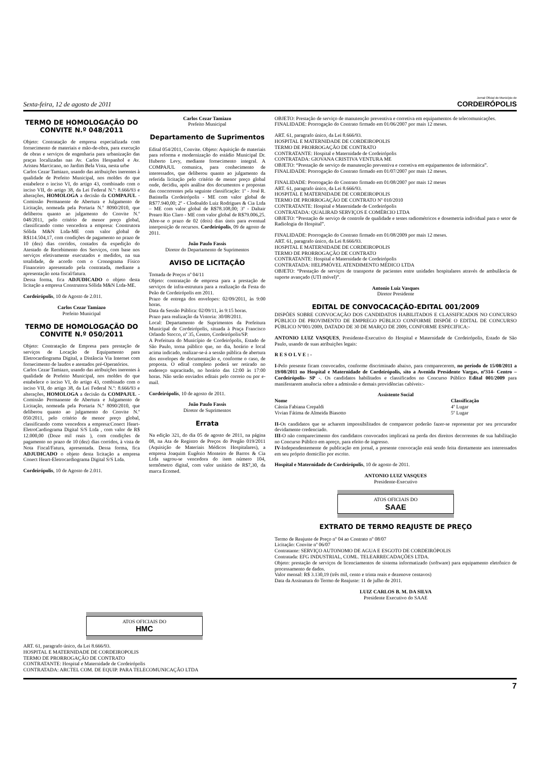Sexta-feira, 12 de agosto de 2011
Jornal Oficial do Município de
CORDEIRÓPOLIS
TERMO DE HOMOLOGAÇÃO DO CONVITE N.º 048/2011
Objeto: Contratação de empresa especializada com fornecimento de materiais e mão-de-obra, para execução de obras e serviços de engenharia para urbanização das praças localizadas nas Av. Carlos Hespanhol e Av. Aristeu Marcicano, no Jardim Bela Vista, nesta urbe
Carlos Cezar Tamiazo, usando das atribuições inerentes à qualidade de Prefeito Municipal, nos moldes do que estabelece o inciso VI, do artigo 43, combinado com o inciso VII, do artigo 38, da Lei Federal N.º: 8.666/93 e alterações, HOMOLOGA a decisão da COMPAJUL - Comissão Permanente de Abertura e Julgamento de Licitação, nomeada pela Portaria N.º 8090/2010, que deliberou quanto ao julgamento do Convite N.º 048/2011, pelo critério de menor preço global, classificando como vencedora a empresa: Construtora Sólida M&N Ltda-ME com valor global de R$114.504,17, com condições de pagamento no prazo de 10 (dez) dias corridos, contados da expedição do Atestado de Recebimento dos Serviços, com base nos serviços efetivamente executados e medidos, na sua totalidade, de acordo com o Cronograma Físico Financeiro apresentado pela contratada, mediante a apresentação nota fiscal/fatura.
Dessa forma, fica ADJUDICADO o objeto desta licitação a empresa Construtora Sólida M&N Ltda-ME.
Cordeirópolis, 10 de Agosto de 2.011.
Carlos Cezar Tamiazo
Prefeito Municipal
TERMO DE HOMOLOGAÇÃO DO CONVITE N.º 050/2011
Objeto: Contratação de Empresa para prestação de serviços de Locação de Equipamento para Eletrocardiograma Digital, a Distância Via Internet com fornecimento de laudos e atestados pré-Operatórios.
Carlos Cezar Tamiazo, usando das atribuições inerentes à qualidade de Prefeito Municipal, nos moldes do que estabelece o inciso VI, do artigo 43, combinado com o inciso VII, do artigo 38, da Lei Federal N.º: 8.666/93 e alterações, HOMOLOGA a decisão da COMPAJUL - Comissão Permanente de Abertura e Julgamento de Licitação, nomeada pela Portaria N.º 8090/2010, que deliberou quanto ao julgamento do Convite N.º 050/2011, pelo critério de menor preço global, classificando como vencedora a empresa:Conect Heart-EletroCardiograma Digital S/S Ltda , com valor de R$ 12.000,00 (Doze mil reais ), com condições de pagamento no prazo de 10 (dez) dias corridos, à vista de Nota Fiscal/Fatura, apresentada. Dessa forma, fica ADJUDICADO o objeto desta licitação a empresa Conect Heart-Eletrocardiograma Digital S/S Ltda.
Cordeirópolis, 10 de Agosto de 2.011.
Carlos Cezar Tamiazo
Prefeito Municipal
Departamento de Suprimentos
Edital 054/2011, Convite. Objeto: Aquisição de materiais para reforma e modernização do estádio Municipal Dr. Huberto Levy, mediante fornecimento integral. A COMPAJUL comunica, para conhecimento de interessados, que deliberou quanto ao julgamento da referida licitação pelo critério de menor preço global onde, decidiu, após análise dos documentos e propostas das concorrentes pela seguinte classificação: 1º - José R. Batistella Cordeirópolis - ME com valor global de R$77.940,00; 2º - Clodoaldo Luiz Rodrigues & Cia Ltda – ME com valor global de R$78.108,00; 3º - Daltair Prearo Rio Claro - ME com valor global de R$79.006,25. Abre-se o prazo de 02 (dois) dias úteis para eventual interposição de recursos. Cordeirópolis, 09 de agosto de 2011.
João Paulo Fassis
Diretor do Departamento de Suprimentos
AVISO DE LICITAÇÃO
Tomada de Preços nº 04/11
Objeto: contratação de empresa para a prestação de serviços de infra-estrutura para a realização da Festa do Peão de Cordeirópolis em 2011.
Prazo de entrega dos envelopes: 02/09/2011, às 9:00 horas.
Data da Sessão Pública: 02/09/11, às 9:15 horas.
Prazo para realização da Vistoria: 30/08/2011.
Local: Departamento de Suprimentos da Prefeitura Municipal de Cordeirópolis, situada à Praça Francisco Orlando Stocco, nº 35, Centro, Cordeirópolis/SP.
A Prefeitura do Município de Cordeirópolis, Estado de São Paulo, torna público que, no dia, horário e local acima indicado, realizar-se-á a sessão pública de abertura dos envelopes de documentação e, conforme o caso, de proposta. O edital completo poderá ser retirado no endereço supracitado, no horário das 12:00 às 17:00 horas. Não serão enviados editais pelo correio ou por e-mail.
Cordeirópolis, 10 de agosto de 2011.
João Paulo Fassis
Diretor de Suprimentos
Errata
Na edição 321, do dia 05 de agosto de 2011, na página 08, na Ata de Registro de Preços do Pregão 019/2011 (Aquisição de Materiais Médicos Hospitalares), a empresa Joaquim Eugênio Monteiro de Barros & Cia Ltda sagrou-se vencedora do item número 104, termômetro digital, com valor unitário de R$7,30, da marca Ecomed.
OBJETO: Prestação de serviço de manutenção preventiva e corretiva em equipamentos de telecomunicações.
FINALIDADE: Prorrogação do Contrato firmado em 01/06/2007 por mais 12 meses.
ART. 61, paragrafo único, da Lei 8.666/93.
HOSPITAL E MATERNIDADE DE CORDEIROPOLIS
TERMO DE PRORROGAÇÃO DE CONTRATO
CONTRATANTE: Hospital e Maternidade de Cordeirópolis
CONTRATADA: GIOVANA CRISTIVA VENTURA ME
OBJETO: “Prestação de serviço de manutenção preventiva e corretiva em equipamentos de informática”.
FINALIDADE: Prorrogação do Contrato firmado em 01/07/2007 por mais 12 meses.
FINALIDADE: Prorrogação do Contrato firmado em 01/08/2007 por mais 12 meses
ART. 61, paragrafo único, da Lei 8.666/93.
HOSPITAL E MATERNIDADE DE CORDEIROPOLIS
TERMO DE PRORROGAÇÃO DE CONTRATO Nº 010/2010
CONTRATANTE: Hospital e Maternidade de Cordeirópolis
CONTRATADA: QUALIRAD SERVIÇOS E COMÉRCIO LTDA
OBJETO: “Prestação de serviço de controle de qualidade e testes radiométricos e dosemetria individual para o setor de Radiologia do Hospital”.
FINALIDADE: Prorrogação do Contrato firmado em 01/08/2009 por mais 12 meses.
ART. 61, paragrafo único, da Lei 8.666/93.
HOSPITAL E MATERNIDADE DE CORDEIROPOLIS
TERMO DE PRORROGAÇÃO DE CONTRATO
CONTRATANTE: Hospital e Maternidade de Cordeirópolis
CONTRATADA: HELPMÓVEL ATENDIMENTO MÉDICO LTDA
OBJETO: “Prestação de serviços de transporte de pacientes entre unidades hospitalares através de ambulância de suporte avançado (UTI móvel)”.
Antonio Luiz Vasques
Diretor Presidente
EDITAL DE CONVOCACAÇÃO-EDITAL 001/2009
DISPÕES SOBRE CONVOCAÇÃO DOS CANDIDATOS HABILITADOS E CLASSIFICADOS NO CONCURSO PÚBLICO DE PROVIMENTO DE EMPREGO PÚBLICO CONFORME DISPÕE O EDITAL DE CONCURSO PÚBLICO Nº001/2009, DATADO DE 30 DE MARÇO DE 2009, CONFORME ESPECIFICA:-
ANTONIO LUIZ VASQUES, Presidente-Executivo do Hospital e Maternidade de Cordeirópolis, Estado de São Paulo, usando de suas atribuições legais:
R E S O L V E : -
I-Pelo presente ficam convocados, conforme discriminado abaixo, para comparecerem, no período de 15/08/2011 a 19/08/2011 no Hospital e Maternidade de Cordeirópolis, sito a Avenida Presidente Vargas, nº314- Centro – Cordeirópolis- SP -. Os candidatos habilitados e classificados no Concurso Público Edital 001/2009 para manifestarem anuência sobre a admissão e demais providências cabíveis:-
| Assistente Social | |
| --- | --- |
| Nome | Classificação |
| Cássia Fabiana Crepaldi | 4º Lugar |
| Vivian Fátima de Almeida Biasotto | 5º Lugar |
II-Os candidatos que se acharem impossibilitados de comparecer poderão fazer-se representar por seu procurador devidamente credenciado.
III-O não comparecimento dos candidatos convocados implicará na perda dos direitos decorrentes de sua habilitação no Concurso Público em apreço, para efeito de ingresso.
IV-Independentemente de publicação em jornal, a presente convocação está sendo feita diretamente aos interessados em seu próprio domicílio por escrito.
Hospital e Maternidade de Cordeirópolis, 10 de agosto de 2011.
ANTONIO LUIZ VASQUES
Presidente-Executivo
ATOS OFICIAIS DO
SAAE
EXTRATO DE TERMO REAJUSTE DE PREÇO
Termo de Reajuste de Preço nº 04 ao Contrato nº 08/07
Licitação: Convite nº 06/07
Contratante: SERVIÇO AUTONOMO DE AGUA E ESGOTO DE CORDEIRÓPOLIS
Contratada: EFG INDUSTRIAL, COML. TELEARRECADAÇÕES LTDA.
Objeto: prestação de serviços de licenciamentos de sistema informatizado (software) para equipamento eletrônico de processamento de dados.
Valor mensal: R$ 3.130,19 (três mil, cento e trinta reais e dezenove centavos)
Data da Assinatura do Termo de Reajuste: 11 de julho de 2011.
LUIZ CARLOS B. M. DA SILVA
Presidente Executivo do SAAE
ATOS OFICIAIS DO
HMC
ART. 61, paragrafo único, da Lei 8.666/93.
HOSPITAL E MATERNIDADE DE CORDEIROPOLIS
TERMO DE PRORROGAÇÃO DE CONTRATO
CONTRATANTE: Hospital e Maternidade de Cordeirópolis
CONTRATADA: ARCTEL COM. DE EQUIP. PARA TELECOMUNICAÇÃO LTDA
7